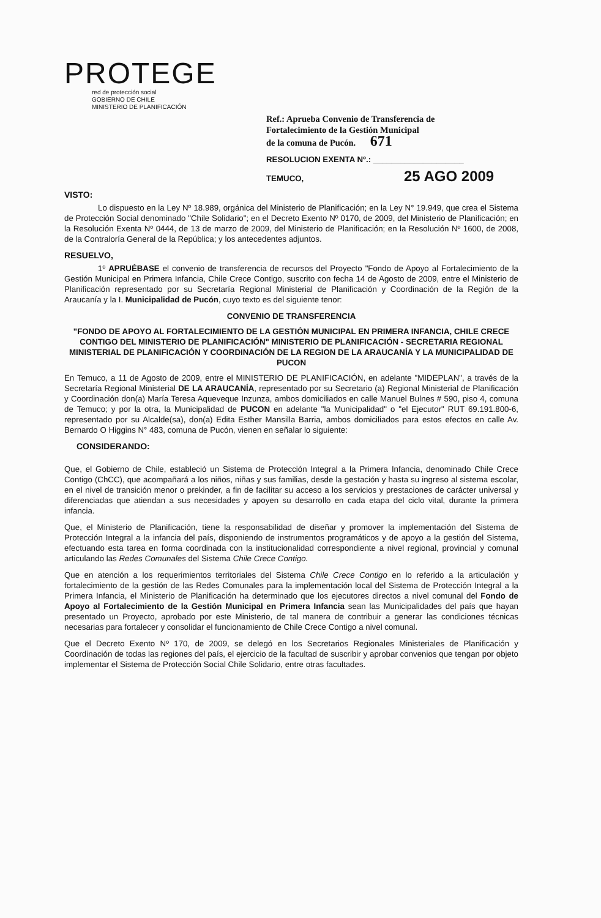PROTEGE
red de protección social
GOBIERNO DE CHILE
MINISTERIO DE PLANIFICACIÓN
Ref.: Aprueba Convenio de Transferencia de
Fortalecimiento de la Gestión Municipal
de la comuna de Pucón. 671
RESOLUCION EXENTA Nº.: ____________________
TEMUCO, 25 AGO 2009
VISTO:
Lo dispuesto en la Ley Nº 18.989, orgánica del Ministerio de Planificación; en la Ley N° 19.949, que crea el Sistema de Protección Social denominado "Chile Solidario"; en el Decreto Exento Nº 0170, de 2009, del Ministerio de Planificación; en la Resolución Exenta Nº 0444, de 13 de marzo de 2009, del Ministerio de Planificación; en la Resolución Nº 1600, de 2008, de la Contraloría General de la República; y los antecedentes adjuntos.
RESUELVO,
1º APRUÉBASE el convenio de transferencia de recursos del Proyecto "Fondo de Apoyo al Fortalecimiento de la Gestión Municipal en Primera Infancia, Chile Crece Contigo, suscrito con fecha 14 de Agosto de 2009, entre el Ministerio de Planificación representado por su Secretaría Regional Ministerial de Planificación y Coordinación de la Región de la Araucanía y la I. Municipalidad de Pucón, cuyo texto es del siguiente tenor:
CONVENIO DE TRANSFERENCIA
"FONDO DE APOYO AL FORTALECIMIENTO DE LA GESTIÓN MUNICIPAL EN PRIMERA INFANCIA, CHILE CRECE CONTIGO DEL MINISTERIO DE PLANIFICACIÓN" MINISTERIO DE PLANIFICACIÓN - SECRETARIA REGIONAL MINISTERIAL DE PLANIFICACIÓN Y COORDINACIÓN DE LA REGION DE LA ARAUCANÍA Y LA MUNICIPALIDAD DE PUCON
En Temuco, a 11 de Agosto de 2009, entre el MINISTERIO DE PLANIFICACIÓN, en adelante "MIDEPLAN", a través de la Secretaría Regional Ministerial DE LA ARAUCANÍA, representado por su Secretario (a) Regional Ministerial de Planificación y Coordinación don(a) María Teresa Aqueveque Inzunza, ambos domiciliados en calle Manuel Bulnes # 590, piso 4, comuna de Temuco; y por la otra, la Municipalidad de PUCON en adelante "la Municipalidad" o "el Ejecutor" RUT 69.191.800-6, representado por su Alcalde(sa), don(a) Edita Esther Mansilla Barria, ambos domiciliados para estos efectos en calle Av. Bernardo O Higgins N° 483, comuna de Pucón, vienen en señalar lo siguiente:
CONSIDERANDO:
Que, el Gobierno de Chile, estableció un Sistema de Protección Integral a la Primera Infancia, denominado Chile Crece Contigo (ChCC), que acompañará a los niños, niñas y sus familias, desde la gestación y hasta su ingreso al sistema escolar, en el nivel de transición menor o prekinder, a fin de facilitar su acceso a los servicios y prestaciones de carácter universal y diferenciadas que atiendan a sus necesidades y apoyen su desarrollo en cada etapa del ciclo vital, durante la primera infancia.
Que, el Ministerio de Planificación, tiene la responsabilidad de diseñar y promover la implementación del Sistema de Protección Integral a la infancia del país, disponiendo de instrumentos programáticos y de apoyo a la gestión del Sistema, efectuando esta tarea en forma coordinada con la institucionalidad correspondiente a nivel regional, provincial y comunal articulando las Redes Comunales del Sistema Chile Crece Contigo.
Que en atención a los requerimientos territoriales del Sistema Chile Crece Contigo en lo referido a la articulación y fortalecimiento de la gestión de las Redes Comunales para la implementación local del Sistema de Protección Integral a la Primera Infancia, el Ministerio de Planificación ha determinado que los ejecutores directos a nivel comunal del Fondo de Apoyo al Fortalecimiento de la Gestión Municipal en Primera Infancia sean las Municipalidades del país que hayan presentado un Proyecto, aprobado por este Ministerio, de tal manera de contribuir a generar las condiciones técnicas necesarias para fortalecer y consolidar el funcionamiento de Chile Crece Contigo a nivel comunal.
Que el Decreto Exento Nº 170, de 2009, se delegó en los Secretarios Regionales Ministeriales de Planificación y Coordinación de todas las regiones del país, el ejercicio de la facultad de suscribir y aprobar convenios que tengan por objeto implementar el Sistema de Protección Social Chile Solidario, entre otras facultades.